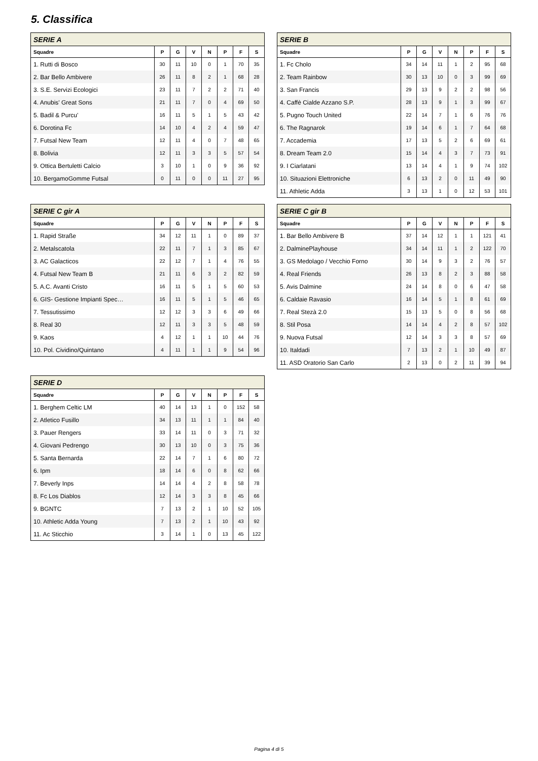5. Classifica
| SERIE A | | | | | | | |
| --- | --- | --- | --- | --- | --- | --- | --- |
| Squadre | P | G | V | N | P | F | S |
| 1. Rutti di Bosco | 30 | 11 | 10 | 0 | 1 | 70 | 35 |
| 2. Bar Bello Ambivere | 26 | 11 | 8 | 2 | 1 | 68 | 28 |
| 3. S.E. Servizi Ecologici | 23 | 11 | 7 | 2 | 2 | 71 | 40 |
| 4. Anubis' Great Sons | 21 | 11 | 7 | 0 | 4 | 69 | 50 |
| 5. Badil & Purcu' | 16 | 11 | 5 | 1 | 5 | 43 | 42 |
| 6. Dorotina Fc | 14 | 10 | 4 | 2 | 4 | 59 | 47 |
| 7. Futsal New Team | 12 | 11 | 4 | 0 | 7 | 48 | 65 |
| 8. Bolivia | 12 | 11 | 3 | 3 | 5 | 57 | 54 |
| 9. Ottica Bertuletti Calcio | 3 | 10 | 1 | 0 | 9 | 36 | 92 |
| 10. BergamoGomme Futsal | 0 | 11 | 0 | 0 | 11 | 27 | 95 |
| SERIE B | | | | | | | |
| --- | --- | --- | --- | --- | --- | --- | --- |
| Squadre | P | G | V | N | P | F | S |
| 1. Fc Cholo | 34 | 14 | 11 | 1 | 2 | 95 | 68 |
| 2. Team Rainbow | 30 | 13 | 10 | 0 | 3 | 99 | 69 |
| 3. San Francis | 29 | 13 | 9 | 2 | 2 | 98 | 56 |
| 4. Caffè Cialde Azzano S.P. | 28 | 13 | 9 | 1 | 3 | 99 | 67 |
| 5. Pugno Touch United | 22 | 14 | 7 | 1 | 6 | 76 | 76 |
| 6. The Ragnarok | 19 | 14 | 6 | 1 | 7 | 64 | 68 |
| 7. Accademia | 17 | 13 | 5 | 2 | 6 | 69 | 61 |
| 8. Dream Team 2.0 | 15 | 14 | 4 | 3 | 7 | 73 | 91 |
| 9. I Ciarlatani | 13 | 14 | 4 | 1 | 9 | 74 | 102 |
| 10. Situazioni Elettroniche | 6 | 13 | 2 | 0 | 11 | 49 | 90 |
| 11. Athletic Adda | 3 | 13 | 1 | 0 | 12 | 53 | 101 |
| SERIE C gir A | | | | | | | |
| --- | --- | --- | --- | --- | --- | --- | --- |
| Squadre | P | G | V | N | P | F | S |
| 1. Rapid Straße | 34 | 12 | 11 | 1 | 0 | 89 | 37 |
| 2. Metalscatola | 22 | 11 | 7 | 1 | 3 | 85 | 67 |
| 3. AC Galacticos | 22 | 12 | 7 | 1 | 4 | 76 | 55 |
| 4. Futsal New Team B | 21 | 11 | 6 | 3 | 2 | 82 | 59 |
| 5. A.C. Avanti Cristo | 16 | 11 | 5 | 1 | 5 | 60 | 53 |
| 6. GIS- Gestione Impianti Spec… | 16 | 11 | 5 | 1 | 5 | 46 | 65 |
| 7. Tessutissimo | 12 | 12 | 3 | 3 | 6 | 49 | 66 |
| 8. Real 30 | 12 | 11 | 3 | 3 | 5 | 48 | 59 |
| 9. Kaos | 4 | 12 | 1 | 1 | 10 | 44 | 76 |
| 10. Pol. Cividino/Quintano | 4 | 11 | 1 | 1 | 9 | 54 | 96 |
| SERIE C gir B | | | | | | | |
| --- | --- | --- | --- | --- | --- | --- | --- |
| Squadre | P | G | V | N | P | F | S |
| 1. Bar Bello Ambivere B | 37 | 14 | 12 | 1 | 1 | 121 | 41 |
| 2. DalminePlayhouse | 34 | 14 | 11 | 1 | 2 | 122 | 70 |
| 3. GS Medolago / Vecchio Forno | 30 | 14 | 9 | 3 | 2 | 76 | 57 |
| 4. Real Friends | 26 | 13 | 8 | 2 | 3 | 88 | 58 |
| 5. Avis Dalmine | 24 | 14 | 8 | 0 | 6 | 47 | 58 |
| 6. Caldaie Ravasio | 16 | 14 | 5 | 1 | 8 | 61 | 69 |
| 7. Real Stezà 2.0 | 15 | 13 | 5 | 0 | 8 | 56 | 68 |
| 8. Stil Posa | 14 | 14 | 4 | 2 | 8 | 57 | 102 |
| 9. Nuova Futsal | 12 | 14 | 3 | 3 | 8 | 57 | 69 |
| 10. Italdadi | 7 | 13 | 2 | 1 | 10 | 49 | 87 |
| 11. ASD Oratorio San Carlo | 2 | 13 | 0 | 2 | 11 | 39 | 94 |
| SERIE D | | | | | | | |
| --- | --- | --- | --- | --- | --- | --- | --- |
| Squadre | P | G | V | N | P | F | S |
| 1. Berghem Celtic LM | 40 | 14 | 13 | 1 | 0 | 152 | 58 |
| 2. Atletico Fusillo | 34 | 13 | 11 | 1 | 1 | 84 | 40 |
| 3. Pauer Rengers | 33 | 14 | 11 | 0 | 3 | 71 | 32 |
| 4. Giovani Pedrengo | 30 | 13 | 10 | 0 | 3 | 75 | 36 |
| 5. Santa Bernarda | 22 | 14 | 7 | 1 | 6 | 80 | 72 |
| 6. Ipm | 18 | 14 | 6 | 0 | 8 | 62 | 66 |
| 7. Beverly Inps | 14 | 14 | 4 | 2 | 8 | 58 | 78 |
| 8. Fc Los Diablos | 12 | 14 | 3 | 3 | 8 | 45 | 66 |
| 9. BGNTC | 7 | 13 | 2 | 1 | 10 | 52 | 105 |
| 10. Athletic Adda Young | 7 | 13 | 2 | 1 | 10 | 43 | 92 |
| 11. Ac Sticchio | 3 | 14 | 1 | 0 | 13 | 45 | 122 |
Pagina 4 di 5